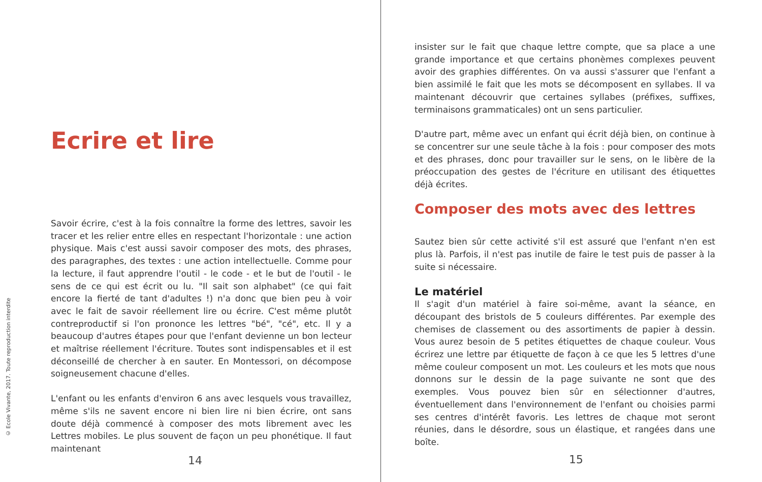© Ecole Vivante, 2017. Toute reproduction interdite
Ecrire et lire
Savoir écrire, c'est à la fois connaître la forme des lettres, savoir les tracer et les relier entre elles en respectant l'horizontale : une action physique. Mais c'est aussi savoir composer des mots, des phrases, des paragraphes, des textes : une action intellectuelle. Comme pour la lecture, il faut apprendre l'outil - le code - et le but de l'outil - le sens de ce qui est écrit ou lu. "Il sait son alphabet" (ce qui fait encore la fierté de tant d'adultes !) n'a donc que bien peu à voir avec le fait de savoir réellement lire ou écrire. C'est même plutôt contreproductif si l'on prononce les lettres "bé", "cé", etc. Il y a beaucoup d'autres étapes pour que l'enfant devienne un bon lecteur et maîtrise réellement l'écriture. Toutes sont indispensables et il est déconseillé de chercher à en sauter. En Montessori, on décompose soigneusement chacune d'elles.
L'enfant ou les enfants d'environ 6 ans avec lesquels vous travaillez, même s'ils ne savent encore ni bien lire ni bien écrire, ont sans doute déjà commencé à composer des mots librement avec les Lettres mobiles. Le plus souvent de façon un peu phonétique. Il faut maintenant
14
insister sur le fait que chaque lettre compte, que sa place a une grande importance et que certains phonèmes complexes peuvent avoir des graphies différentes. On va aussi s'assurer que l'enfant a bien assimilé le fait que les mots se décomposent en syllabes. Il va maintenant découvrir que certaines syllabes (préfixes, suffixes, terminaisons grammaticales) ont un sens particulier.
D'autre part, même avec un enfant qui écrit déjà bien, on continue à se concentrer sur une seule tâche à la fois : pour composer des mots et des phrases, donc pour travailler sur le sens, on le libère de la préoccupation des gestes de l'écriture en utilisant des étiquettes déjà écrites.
Composer des mots avec des lettres
Sautez bien sûr cette activité s'il est assuré que l'enfant n'en est plus là. Parfois, il n'est pas inutile de faire le test puis de passer à la suite si nécessaire.
Le matériel
Il s'agit d'un matériel à faire soi-même, avant la séance, en découpant des bristols de 5 couleurs différentes. Par exemple des chemises de classement ou des assortiments de papier à dessin. Vous aurez besoin de 5 petites étiquettes de chaque couleur. Vous écrirez une lettre par étiquette de façon à ce que les 5 lettres d'une même couleur composent un mot. Les couleurs et les mots que nous donnons sur le dessin de la page suivante ne sont que des exemples. Vous pouvez bien sûr en sélectionner d'autres, éventuellement dans l'environnement de l'enfant ou choisies parmi ses centres d'intérêt favoris. Les lettres de chaque mot seront réunies, dans le désordre, sous un élastique, et rangées dans une boîte.
15